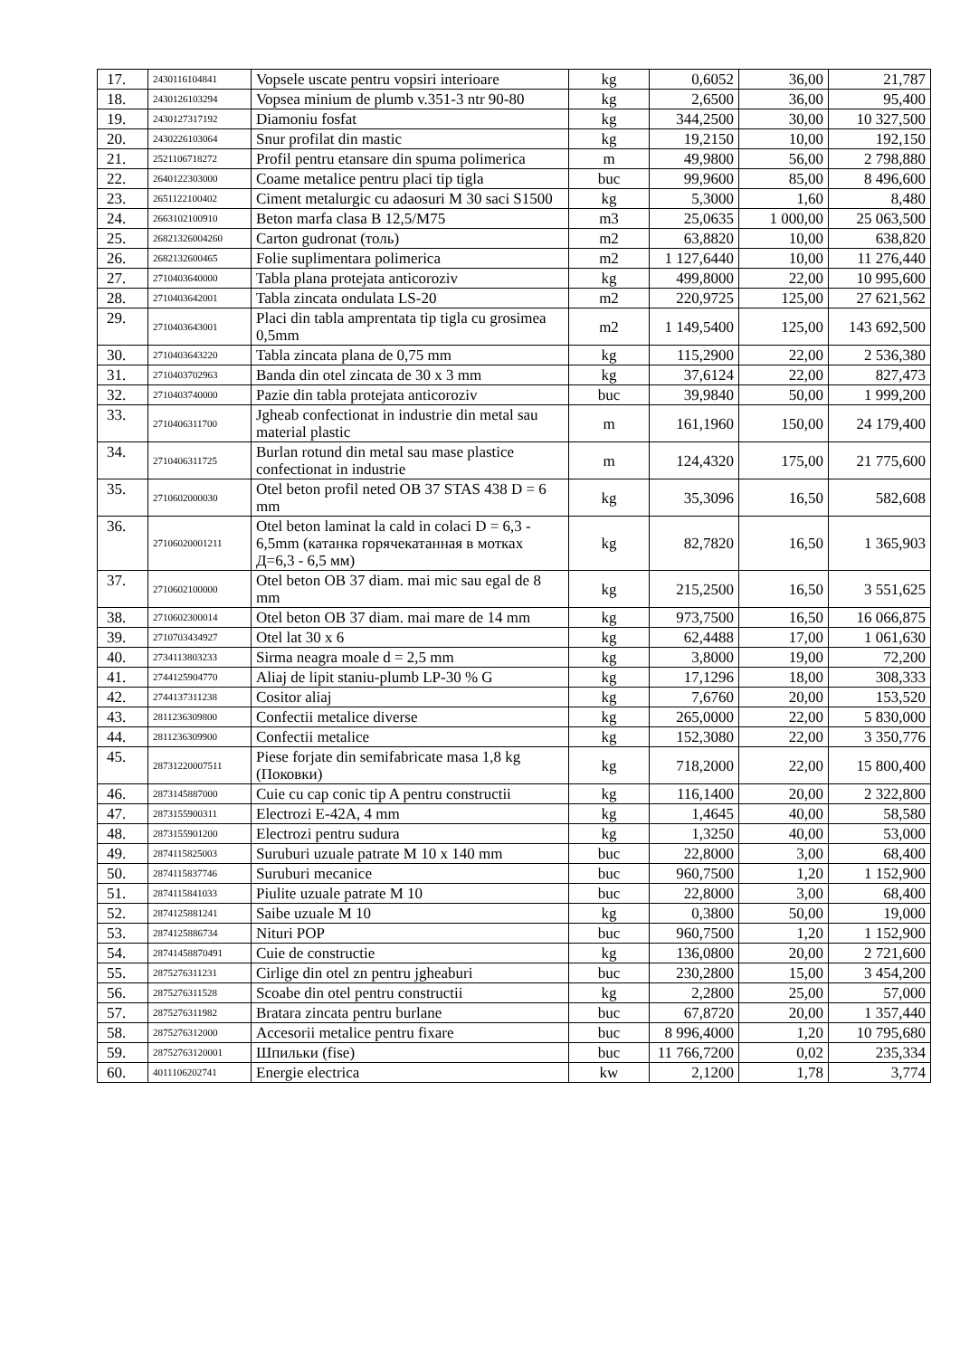| 17. | 2430116104841 | Vopsele uscate pentru vopsiri interioare | kg | 0,6052 | 36,00 | 21,787 |
| 18. | 2430126103294 | Vopsea minium de plumb v.351-3 ntr 90-80 | kg | 2,6500 | 36,00 | 95,400 |
| 19. | 2430127317192 | Diamoniu fosfat | kg | 344,2500 | 30,00 | 10 327,500 |
| 20. | 2430226103064 | Snur profilat din mastic | kg | 19,2150 | 10,00 | 192,150 |
| 21. | 2521106718272 | Profil pentru etansare din spuma polimerica | m | 49,9800 | 56,00 | 2 798,880 |
| 22. | 2640122303000 | Coame metalice pentru placi tip tigla | buc | 99,9600 | 85,00 | 8 496,600 |
| 23. | 2651122100402 | Ciment metalurgic cu adaosuri M 30 saci S1500 | kg | 5,3000 | 1,60 | 8,480 |
| 24. | 2663102100910 | Beton marfa clasa B 12,5/M75 | m3 | 25,0635 | 1 000,00 | 25 063,500 |
| 25. | 26821326004260 | Carton gudronat (толь) | m2 | 63,8820 | 10,00 | 638,820 |
| 26. | 2682132600465 | Folie suplimentara polimerica | m2 | 1 127,6440 | 10,00 | 11 276,440 |
| 27. | 2710403640000 | Tabla plana protejata anticoroziv | kg | 499,8000 | 22,00 | 10 995,600 |
| 28. | 2710403642001 | Tabla zincata ondulata LS-20 | m2 | 220,9725 | 125,00 | 27 621,562 |
| 29. | 2710403643001 | Placi din tabla amprentata tip tigla cu grosimea 0,5mm | m2 | 1 149,5400 | 125,00 | 143 692,500 |
| 30. | 2710403643220 | Tabla zincata plana de 0,75 mm | kg | 115,2900 | 22,00 | 2 536,380 |
| 31. | 2710403702963 | Banda din otel zincata de 30 x 3 mm | kg | 37,6124 | 22,00 | 827,473 |
| 32. | 2710403740000 | Pazie din tabla protejata anticoroziv | buc | 39,9840 | 50,00 | 1 999,200 |
| 33. | 2710406311700 | Jgheab confectionat in industrie din metal sau material plastic | m | 161,1960 | 150,00 | 24 179,400 |
| 34. | 2710406311725 | Burlan rotund din metal sau mase plastice confectionat in industrie | m | 124,4320 | 175,00 | 21 775,600 |
| 35. | 2710602000030 | Otel beton profil neted OB 37 STAS 438 D = 6 mm | kg | 35,3096 | 16,50 | 582,608 |
| 36. | 27106020001211 | Otel beton laminat la cald in colaci D = 6,3 - 6,5mm (катанка горячекатанная в мотках Д=6,3 - 6,5 мм) | kg | 82,7820 | 16,50 | 1 365,903 |
| 37. | 2710602100000 | Otel beton OB 37 diam. mai mic sau egal de 8 mm | kg | 215,2500 | 16,50 | 3 551,625 |
| 38. | 2710602300014 | Otel beton OB 37 diam. mai mare de 14 mm | kg | 973,7500 | 16,50 | 16 066,875 |
| 39. | 2710703434927 | Otel lat 30 x 6 | kg | 62,4488 | 17,00 | 1 061,630 |
| 40. | 2734113803233 | Sirma neagra moale d = 2,5 mm | kg | 3,8000 | 19,00 | 72,200 |
| 41. | 2744125904770 | Aliaj de lipit staniu-plumb LP-30 % G | kg | 17,1296 | 18,00 | 308,333 |
| 42. | 2744137311238 | Cositor aliaj | kg | 7,6760 | 20,00 | 153,520 |
| 43. | 2811236309800 | Confectii metalice diverse | kg | 265,0000 | 22,00 | 5 830,000 |
| 44. | 2811236309900 | Confectii metalice | kg | 152,3080 | 22,00 | 3 350,776 |
| 45. | 28731220007511 | Piese forjate din semifabricate masa 1,8 kg (Поковки) | kg | 718,2000 | 22,00 | 15 800,400 |
| 46. | 2873145887000 | Cuie cu cap conic tip A pentru constructii | kg | 116,1400 | 20,00 | 2 322,800 |
| 47. | 2873155900311 | Electrozi E-42A, 4 mm | kg | 1,4645 | 40,00 | 58,580 |
| 48. | 2873155901200 | Electrozi pentru sudura | kg | 1,3250 | 40,00 | 53,000 |
| 49. | 2874115825003 | Suruburi uzuale patrate M 10 x 140 mm | buc | 22,8000 | 3,00 | 68,400 |
| 50. | 2874115837746 | Suruburi mecanice | buc | 960,7500 | 1,20 | 1 152,900 |
| 51. | 2874115841033 | Piulite uzuale patrate M 10 | buc | 22,8000 | 3,00 | 68,400 |
| 52. | 2874125881241 | Saibe uzuale M 10 | kg | 0,3800 | 50,00 | 19,000 |
| 53. | 2874125886734 | Nituri POP | buc | 960,7500 | 1,20 | 1 152,900 |
| 54. | 28741458870491 | Cuie de constructie | kg | 136,0800 | 20,00 | 2 721,600 |
| 55. | 2875276311231 | Cirlige din otel zn pentru jgheaburi | buc | 230,2800 | 15,00 | 3 454,200 |
| 56. | 2875276311528 | Scoabe din otel pentru constructii | kg | 2,2800 | 25,00 | 57,000 |
| 57. | 2875276311982 | Bratara zincata pentru burlane | buc | 67,8720 | 20,00 | 1 357,440 |
| 58. | 2875276312000 | Accesorii metalice pentru fixare | buc | 8 996,4000 | 1,20 | 10 795,680 |
| 59. | 28752763120001 | Шпильки (fise) | buc | 11 766,7200 | 0,02 | 235,334 |
| 60. | 4011106202741 | Energie electrica | kw | 2,1200 | 1,78 | 3,774 |